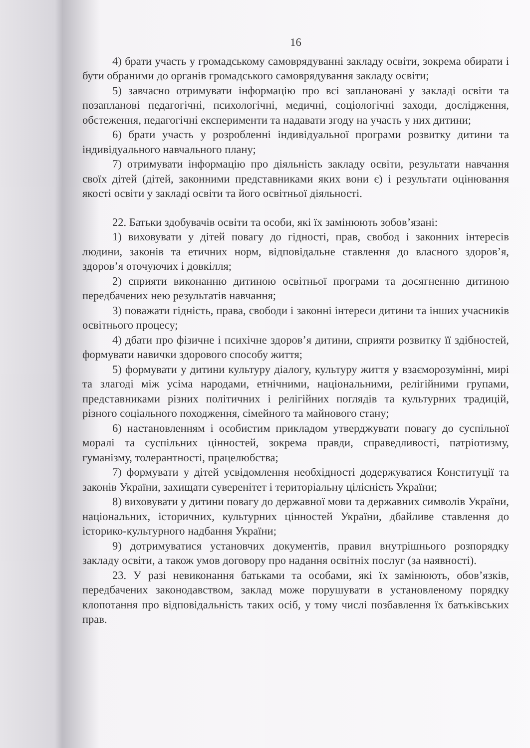16
4) брати участь у громадському самоврядуванні закладу освіти, зокрема обирати і бути обраними до органів громадського самоврядування закладу освіти;
5) завчасно отримувати інформацію про всі заплановані у закладі освіти та позапланові педагогічні, психологічні, медичні, соціологічні заходи, дослідження, обстеження, педагогічні експерименти та надавати згоду на участь у них дитини;
6) брати участь у розробленні індивідуальної програми розвитку дитини та індивідуального навчального плану;
7) отримувати інформацію про діяльність закладу освіти, результати навчання своїх дітей (дітей, законними представниками яких вони є) і результати оцінювання якості освіти у закладі освіти та його освітньої діяльності.
22. Батьки здобувачів освіти та особи, які їх замінюють зобов’язані:
1) виховувати у дітей повагу до гідності, прав, свобод і законних інтересів людини, законів та етичних норм, відповідальне ставлення до власного здоров’я, здоров’я оточуючих і довкілля;
2) сприяти виконанню дитиною освітньої програми та досягненню дитиною передбачених нею результатів навчання;
3) поважати гідність, права, свободи і законні інтереси дитини та інших учасників освітнього процесу;
4) дбати про фізичне і психічне здоров’я дитини, сприяти розвитку її здібностей, формувати навички здорового способу життя;
5) формувати у дитини культуру діалогу, культуру життя у взаєморозумінні, мирі та злагоді між усіма народами, етнічними, національними, релігійними групами, представниками різних політичних і релігійних поглядів та культурних традицій, різного соціального походження, сімейного та майнового стану;
6) настановленням і особистим прикладом утверджувати повагу до суспільної моралі та суспільних цінностей, зокрема правди, справедливості, патріотизму, гуманізму, толерантності, працелюбства;
7) формувати у дітей усвідомлення необхідності додержуватися Конституції та законів України, захищати суверенітет і територіальну цілісність України;
8) виховувати у дитини повагу до державної мови та державних символів України, національних, історичних, культурних цінностей України, дбайливе ставлення до історико-культурного надбання України;
9) дотримуватися установчих документів, правил внутрішнього розпорядку закладу освіти, а також умов договору про надання освітніх послуг (за наявності).
23. У разі невиконання батьками та особами, які їх замінюють, обов’язків, передбачених законодавством, заклад може порушувати в установленому порядку клопотання про відповідальність таких осіб, у тому числі позбавлення їх батьківських прав.